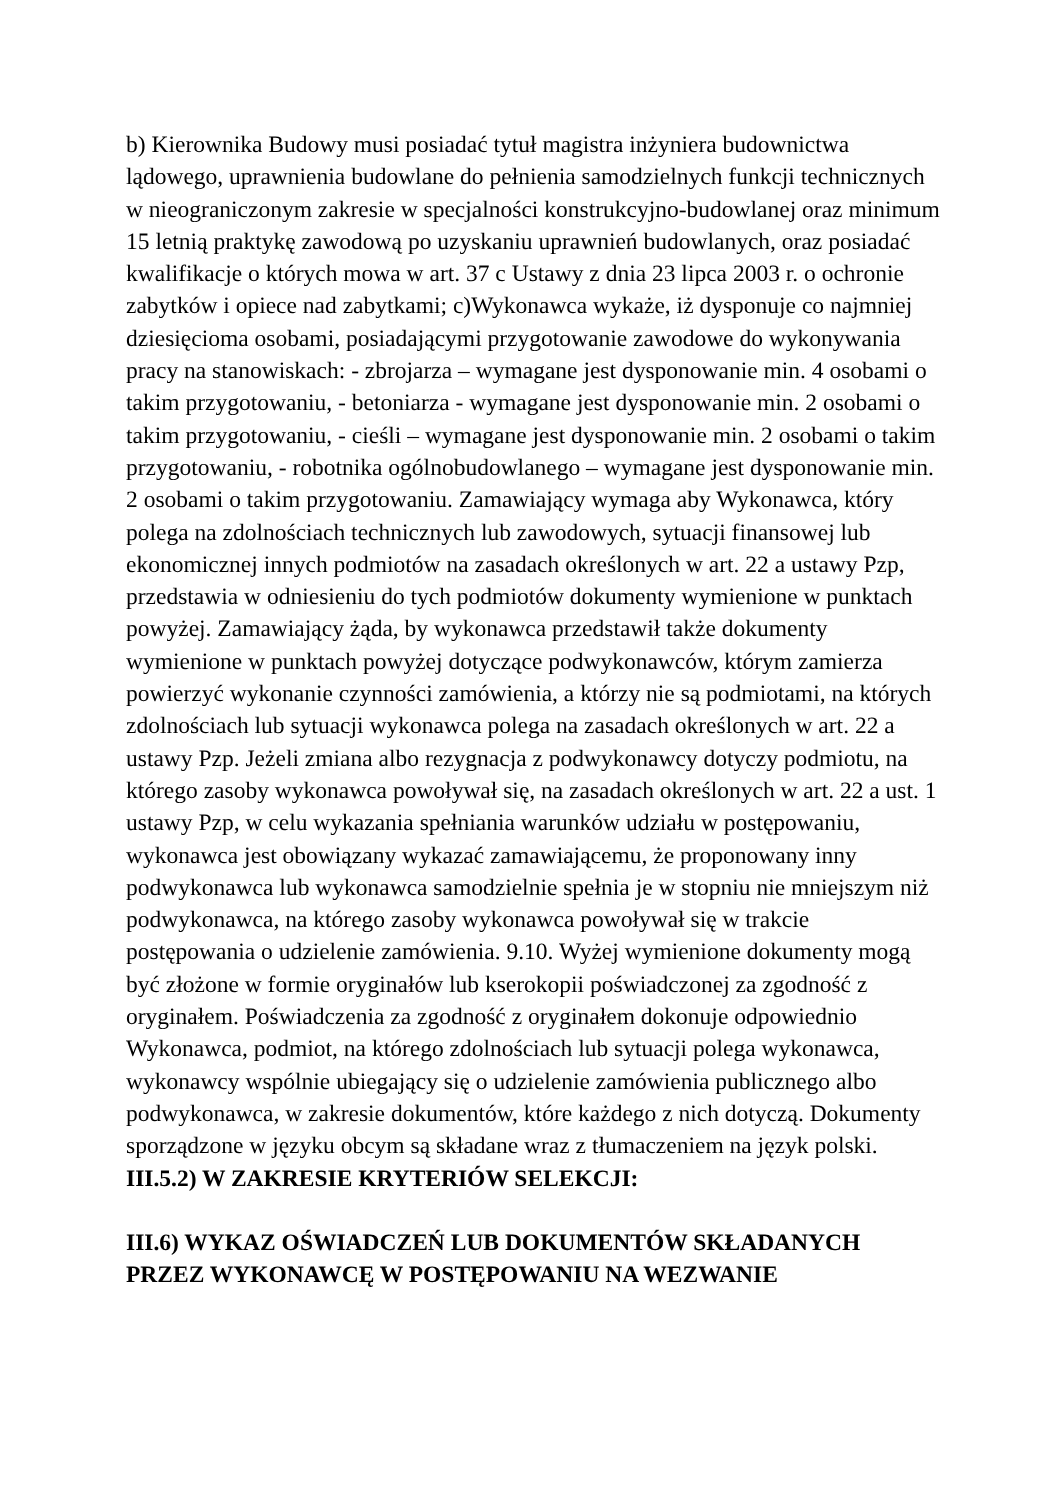b) Kierownika Budowy musi posiadać tytuł magistra inżyniera budownictwa lądowego, uprawnienia budowlane do pełnienia samodzielnych funkcji technicznych w nieograniczonym zakresie w specjalności konstrukcyjno-budowlanej oraz minimum 15 letnią praktykę zawodową po uzyskaniu uprawnień budowlanych, oraz posiadać kwalifikacje o których mowa w art. 37 c Ustawy z dnia 23 lipca 2003 r. o ochronie zabytków i opiece nad zabytkami; c)Wykonawca wykaże, iż dysponuje co najmniej dziesięcioma osobami, posiadającymi przygotowanie zawodowe do wykonywania pracy na stanowiskach: - zbrojarza – wymagane jest dysponowanie min. 4 osobami o takim przygotowaniu, - betoniarza - wymagane jest dysponowanie min. 2 osobami o takim przygotowaniu, - cieśli – wymagane jest dysponowanie min. 2 osobami o takim przygotowaniu, - robotnika ogólnobudowlanego – wymagane jest dysponowanie min. 2 osobami o takim przygotowaniu. Zamawiający wymaga aby Wykonawca, który polega na zdolnościach technicznych lub zawodowych, sytuacji finansowej lub ekonomicznej innych podmiotów na zasadach określonych w art. 22 a ustawy Pzp, przedstawia w odniesieniu do tych podmiotów dokumenty wymienione w punktach powyżej. Zamawiający żąda, by wykonawca przedstawił także dokumenty wymienione w punktach powyżej dotyczące podwykonawców, którym zamierza powierzyć wykonanie czynności zamówienia, a którzy nie są podmiotami, na których zdolnościach lub sytuacji wykonawca polega na zasadach określonych w art. 22 a ustawy Pzp. Jeżeli zmiana albo rezygnacja z podwykonawcy dotyczy podmiotu, na którego zasoby wykonawca powoływał się, na zasadach określonych w art. 22 a ust. 1 ustawy Pzp, w celu wykazania spełniania warunków udziału w postępowaniu, wykonawca jest obowiązany wykazać zamawiającemu, że proponowany inny podwykonawca lub wykonawca samodzielnie spełnia je w stopniu nie mniejszym niż podwykonawca, na którego zasoby wykonawca powoływał się w trakcie postępowania o udzielenie zamówienia. 9.10. Wyżej wymienione dokumenty mogą być złożone w formie oryginałów lub kserokopii poświadczonej za zgodność z oryginałem. Poświadczenia za zgodność z oryginałem dokonuje odpowiednio Wykonawca, podmiot, na którego zdolnościach lub sytuacji polega wykonawca, wykonawcy wspólnie ubiegający się o udzielenie zamówienia publicznego albo podwykonawca, w zakresie dokumentów, które każdego z nich dotyczą. Dokumenty sporządzone w języku obcym są składane wraz z tłumaczeniem na język polski.
III.5.2) W ZAKRESIE KRYTERIÓW SELEKCJI:
III.6) WYKAZ OŚWIADCZEŃ LUB DOKUMENTÓW SKŁADANYCH PRZEZ WYKONAWCĘ W POSTĘPOWANIU NA WEZWANIE